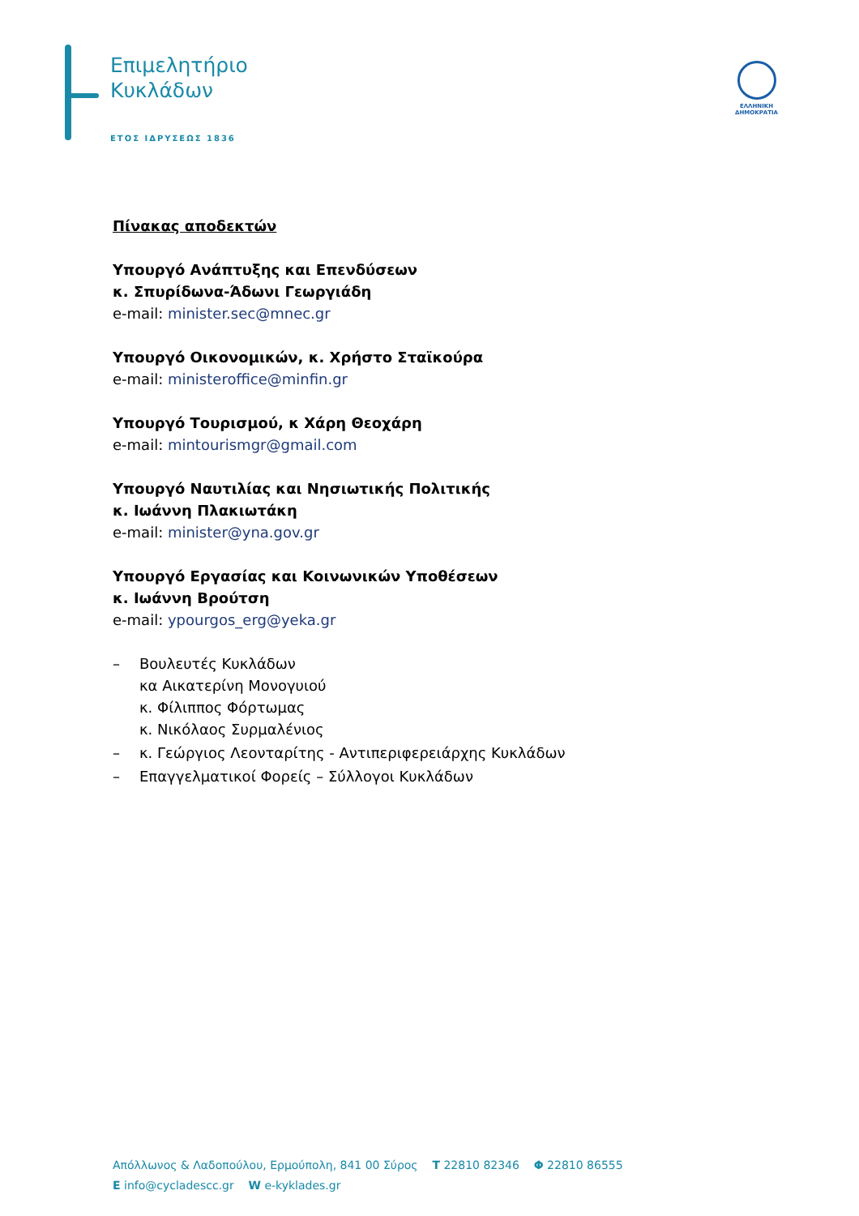Επιμελητήριο
Κυκλάδων
ΕΤΟΣ ΙΔΡΥΣΕΩΣ 1836
ΕΛΛΗΝΙΚΗ
ΔΗΜΟΚΡΑΤΙΑ
Πίνακας αποδεκτών
Υπουργό Ανάπτυξης και Επενδύσεων
κ. Σπυρίδωνα-Άδωνι Γεωργιάδη
e-mail: minister.sec@mnec.gr
Υπουργό Οικονομικών, κ. Χρήστο Σταϊκούρα
e-mail: ministeroffice@minfin.gr
Υπουργό Τουρισμού, κ Χάρη Θεοχάρη
e-mail: mintourismgr@gmail.com
Υπουργό Ναυτιλίας και Νησιωτικής Πολιτικής
κ. Ιωάννη Πλακιωτάκη
e-mail: minister@yna.gov.gr
Υπουργό Εργασίας και Κοινωνικών Υποθέσεων
κ. Ιωάννη Βρούτση
e-mail: ypourgos_erg@yeka.gr
– Βουλευτές Κυκλάδων
κα Αικατερίνη Μονογυιού
κ. Φίλιππος Φόρτωμας
κ. Νικόλαος Συρμαλένιος
– κ. Γεώργιος Λεονταρίτης - Αντιπεριφερειάρχης Κυκλάδων
– Επαγγελματικοί Φορείς – Σύλλογοι Κυκλάδων
Απόλλωνος & Λαδοπούλου, Ερμούπολη, 841 00 Σύρος T 22810 82346 Φ 22810 86555
E info@cycladescc.gr W e-kyklades.gr